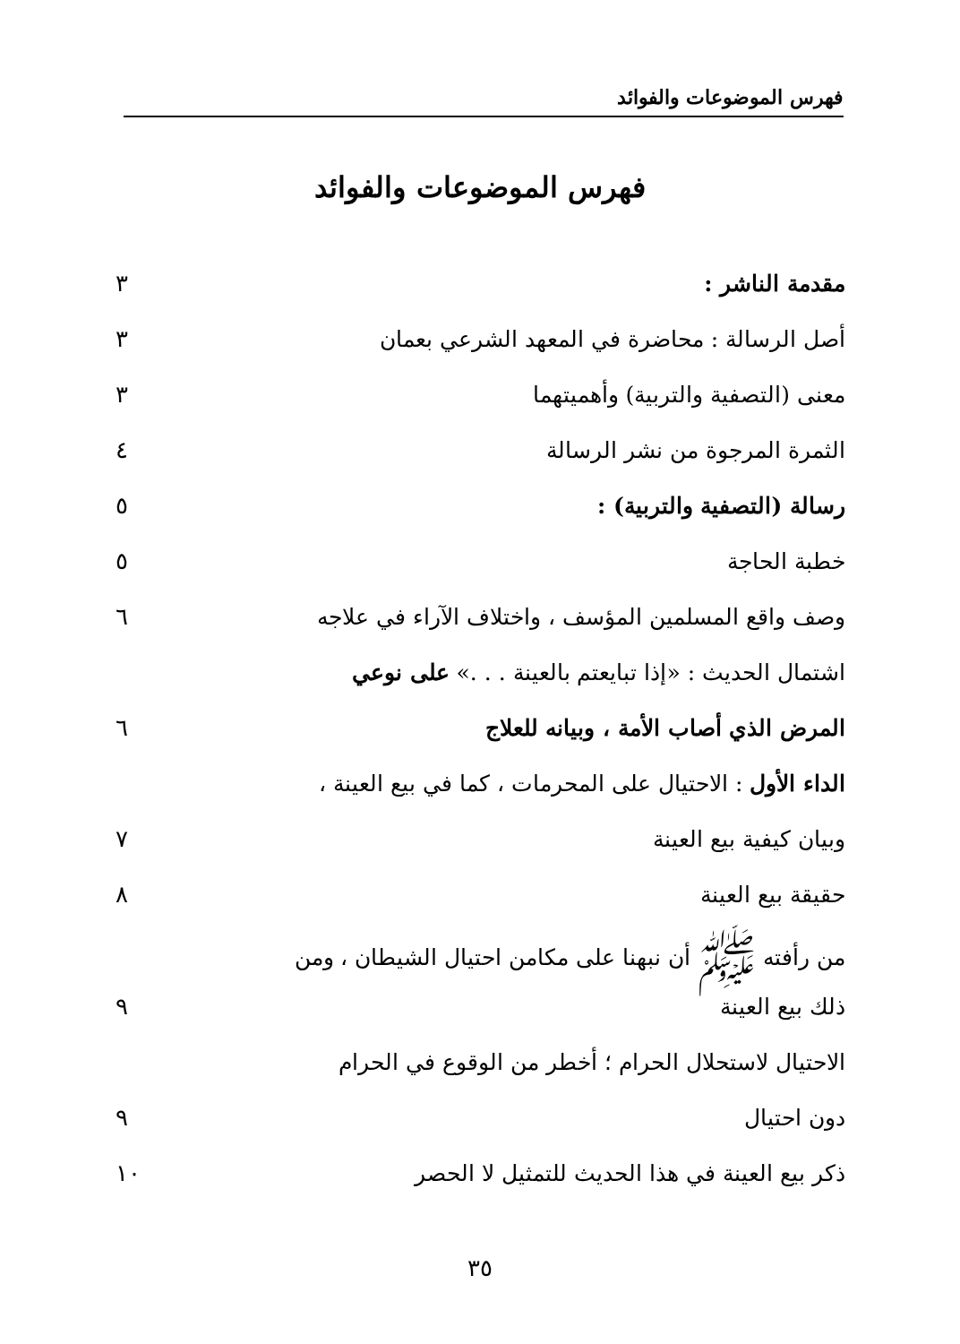فهرس الموضوعات والفوائد
فهرس الموضوعات والفوائد
| مقدمة الناشر : | ٣ |
| أصل الرسالة : محاضرة في المعهد الشرعي بعمان | ٣ |
| معنى (التصفية والتربية) وأهميتهما | ٣ |
| الثمرة المرجوة من نشر الرسالة | ٤ |
| رسالة (التصفية والتربية) : | ٥ |
| خطبة الحاجة | ٥ |
| وصف واقع المسلمين المؤسف ، واختلاف الآراء في علاجه | ٦ |
| اشتمال الحديث : «إذا تبايعتم بالعينة . . .» على نوعي | |
| المرض الذي أصاب الأمة ، وبيانه للعلاج | ٦ |
| الداء الأول : الاحتيال على المحرمات ، كما في بيع العينة ، | |
| وبيان كيفية بيع العينة | ٧ |
| حقيقة بيع العينة | ٨ |
| من رأفته ﷺ أن نبهنا على مكامن احتيال الشيطان ، ومن | |
| ذلك بيع العينة | ٩ |
| الاحتيال لاستحلال الحرام ؛ أخطر من الوقوع في الحرام | |
| دون احتيال | ٩ |
| ذكر بيع العينة في هذا الحديث للتمثيل لا الحصر | ١٠ |
٣٥